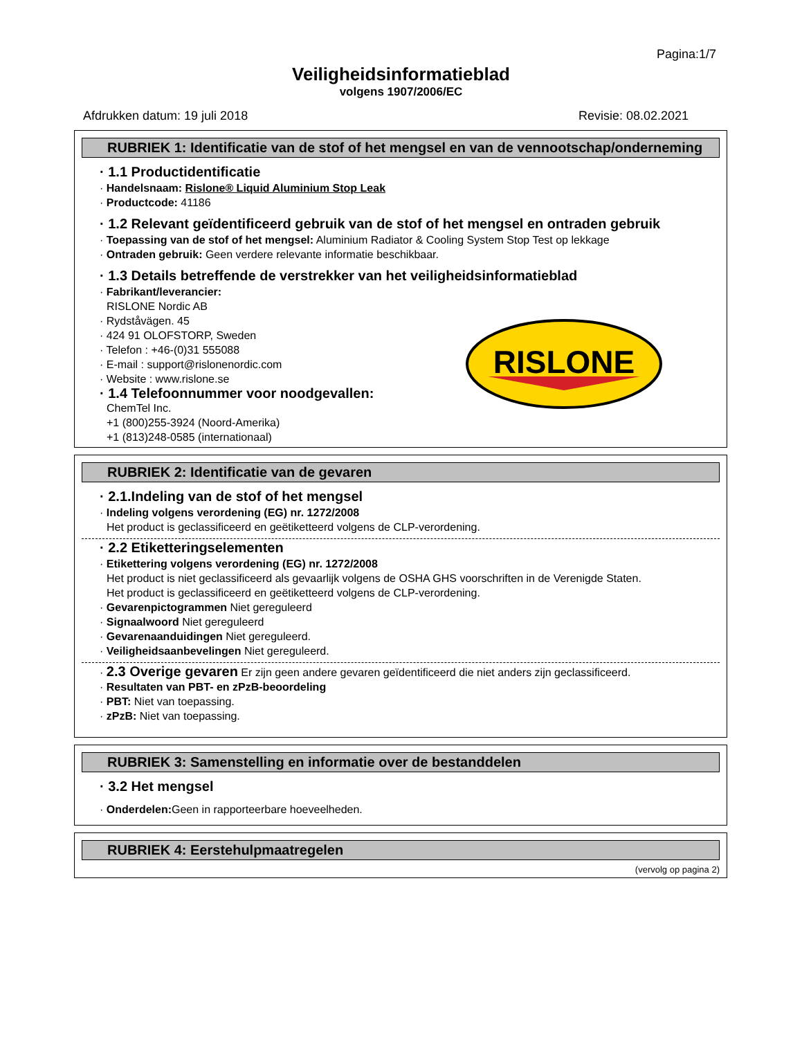Pagina:1/7
Veiligheidsinformatieblad
volgens 1907/2006/EC
Afdrukken datum: 19 juli 2018 Revisie: 08.02.2021
RUBRIEK 1: Identificatie van de stof of het mengsel en van de vennootschap/onderneming
· 1.1 Productidentificatie
· Handelsnaam: Rislone® Liquid Aluminium Stop Leak
· Productcode: 41186
· 1.2 Relevant geïdentificeerd gebruik van de stof of het mengsel en ontraden gebruik
· Toepassing van de stof of het mengsel: Aluminium Radiator & Cooling System Stop Test op lekkage
· Ontraden gebruik: Geen verdere relevante informatie beschikbaar.
· 1.3 Details betreffende de verstrekker van het veiligheidsinformatieblad
· Fabrikant/leverancier:
RISLONE Nordic AB
· Rydståvägen. 45
· 424 91 OLOFSTORP, Sweden
· Telefon : +46-(0)31 555088
· E-mail : support@rislonenordic.com
· Website : www.rislone.se
· 1.4 Telefoonnummer voor noodgevallen:
ChemTel Inc.
+1 (800)255-3924 (Noord-Amerika)
+1 (813)248-0585 (internationaal)
RISLONE
RUBRIEK 2: Identificatie van de gevaren
· 2.1.Indeling van de stof of het mengsel
· Indeling volgens verordening (EG) nr. 1272/2008
Het product is geclassificeerd en geëtiketteerd volgens de CLP-verordening.
· 2.2 Etiketteringselementen
· Etikettering volgens verordening (EG) nr. 1272/2008
Het product is niet geclassificeerd als gevaarlijk volgens de OSHA GHS voorschriften in de Verenigde Staten.
Het product is geclassificeerd en geëtiketteerd volgens de CLP-verordening.
· Gevarenpictogrammen Niet gereguleerd
· Signaalwoord Niet gereguleerd
· Gevarenaanduidingen Niet gereguleerd.
· Veiligheidsaanbevelingen Niet gereguleerd.
· 2.3 Overige gevaren Er zijn geen andere gevaren geïdentificeerd die niet anders zijn geclassificeerd.
· Resultaten van PBT- en zPzB-beoordeling
· PBT: Niet van toepassing.
· zPzB: Niet van toepassing.
RUBRIEK 3: Samenstelling en informatie over de bestanddelen
· 3.2 Het mengsel
· Onderdelen: Geen in rapporteerbare hoeveelheden.
RUBRIEK 4: Eerstehulpmaatregelen
(vervolg op pagina 2)